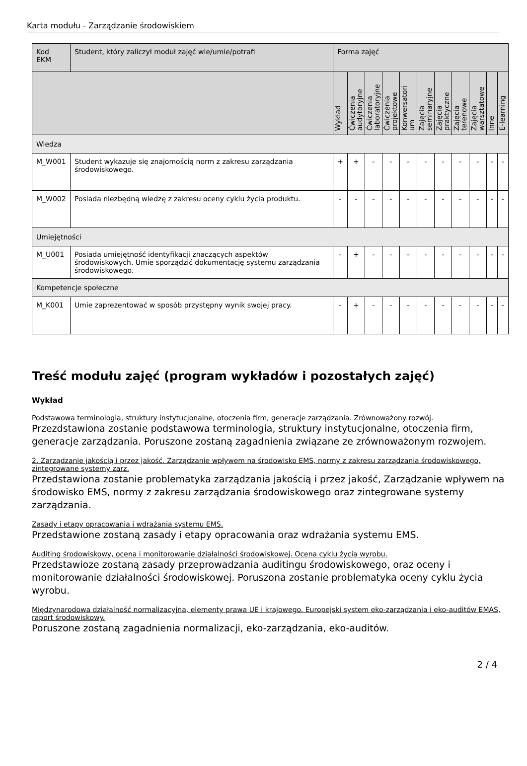Karta modułu - Zarządzanie środowiskiem
| Kod EKM | Student, który zaliczył moduł zajęć wie/umie/potrafi | Forma zajęć | | | | | | | | | | |
| --- | --- | --- | --- | --- | --- | --- | --- | --- | --- | --- | --- | --- |
| | | Wykład | Ćwiczenia audytoryjne | Ćwiczenia laboratoryjne | Ćwiczenia projektowe | Konwersatori um | Zajęcia seminaryjne | Zajęcia praktyczne | Zajęcia terenowe | Zajęcia warsztatowe | Inne | E-learning |
| Wiedza | | | | | | | | | | | | |
| M_W001 | Student wykazuje się znajomością norm z zakresu zarządzania środowiskowego. | + | + | - | - | - | - | - | - | - | - | - |
| M_W002 | Posiada niezbędną wiedzę z zakresu oceny cyklu życia produktu. | - | - | - | - | - | - | - | - | - | - | - |
| Umiejętności | | | | | | | | | | | | |
| M_U001 | Posiada umiejętność identyfikacji znaczących aspektów środowiskowych. Umie sporządzić dokumentację systemu zarządzania środowiskowego. | - | + | - | - | - | - | - | - | - | - | - |
| Kompetencje społeczne | | | | | | | | | | | | |
| M_K001 | Umie zaprezentować w sposób przystępny wynik swojej pracy. | - | + | - | - | - | - | - | - | - | - | - |
Treść modułu zajęć (program wykładów i pozostałych zajęć)
Wykład
Podstawowa terminologia, struktury instytucjonalne, otoczenia firm, generacje zarządzania. Zrównoważony rozwój.
Przezdstawiona zostanie podstawowa terminologia, struktury instytucjonalne, otoczenia firm, generacje zarządzania. Poruszone zostaną zagadnienia związane ze zrównoważonym rozwojem.
2. Zarządzanie jakością i przez jakość. Zarządzanie wpływem na środowisko EMS, normy z zakresu zarządzania środowiskowego, zintegrowane systemy zarz.
Przedstawiona zostanie problematyka zarządzania jakością i przez jakość, Zarządzanie wpływem na środowisko EMS, normy z zakresu zarządzania środowiskowego oraz zintegrowane systemy zarządzania.
Zasady i etapy opracowania i wdrażania systemu EMS.
Przedstawione zostaną zasady i etapy opracowania oraz wdrażania systemu EMS.
Auditing środowiskowy, ocena i monitorowanie działalności środowiskowej. Ocena cyklu życia wyrobu.
Przedstawioze zostaną zasady przeprowadzania auditingu środowiskowego, oraz oceny i monitorowanie działalności środowiskowej. Poruszona zostanie problematyka oceny cyklu życia wyrobu.
Międzynarodowa działalność normalizacyjna, elementy prawa UE i krajowego. Europejski system eko-zarządzania i eko-auditów EMAS, raport środowiskowy.
Poruszone zostaną zagadnienia normalizacji, eko-zarządzania, eko-auditów.
2 / 4